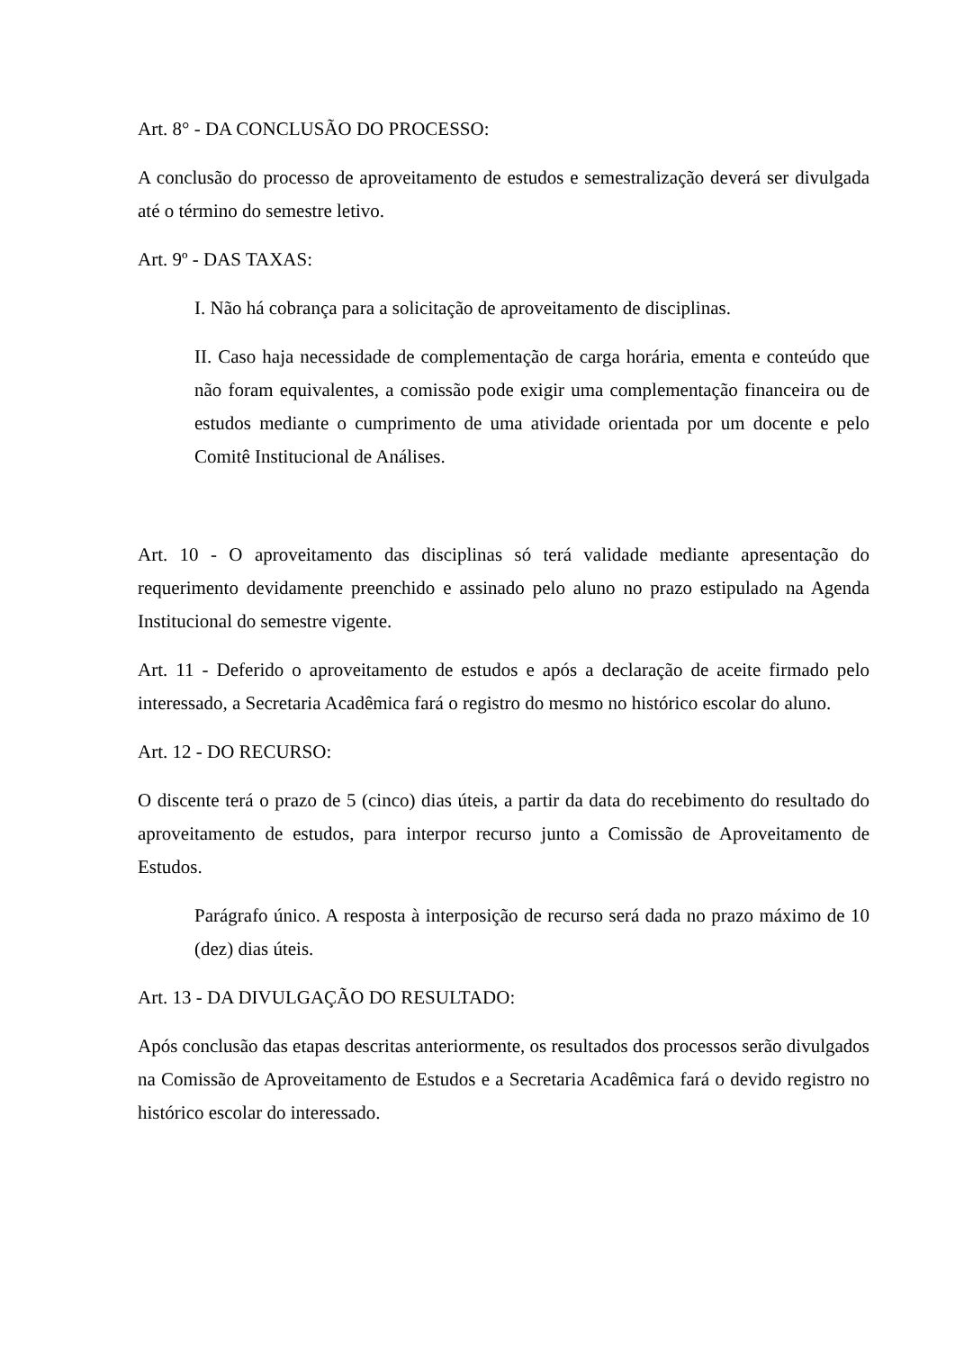Art. 8° - DA CONCLUSÃO DO PROCESSO:
A conclusão do processo de aproveitamento de estudos e semestralização deverá ser divulgada até o término do semestre letivo.
Art. 9º - DAS TAXAS:
I. Não há cobrança para a solicitação de aproveitamento de disciplinas.
II. Caso haja necessidade de complementação de carga horária, ementa e conteúdo que não foram equivalentes, a comissão pode exigir uma complementação financeira ou de estudos mediante o cumprimento de uma atividade orientada por um docente e pelo Comitê Institucional de Análises.
Art. 10 - O aproveitamento das disciplinas só terá validade mediante apresentação do requerimento devidamente preenchido e assinado pelo aluno no prazo estipulado na Agenda Institucional do semestre vigente.
Art. 11 - Deferido o aproveitamento de estudos e após a declaração de aceite firmado pelo interessado, a Secretaria Acadêmica fará o registro do mesmo no histórico escolar do aluno.
Art. 12 - DO RECURSO:
O discente terá o prazo de 5 (cinco) dias úteis, a partir da data do recebimento do resultado do aproveitamento de estudos, para interpor recurso junto a Comissão de Aproveitamento de Estudos.
Parágrafo único. A resposta à interposição de recurso será dada no prazo máximo de 10 (dez) dias úteis.
Art. 13 - DA DIVULGAÇÃO DO RESULTADO:
Após conclusão das etapas descritas anteriormente, os resultados dos processos serão divulgados na Comissão de Aproveitamento de Estudos e a Secretaria Acadêmica fará o devido registro no histórico escolar do interessado.